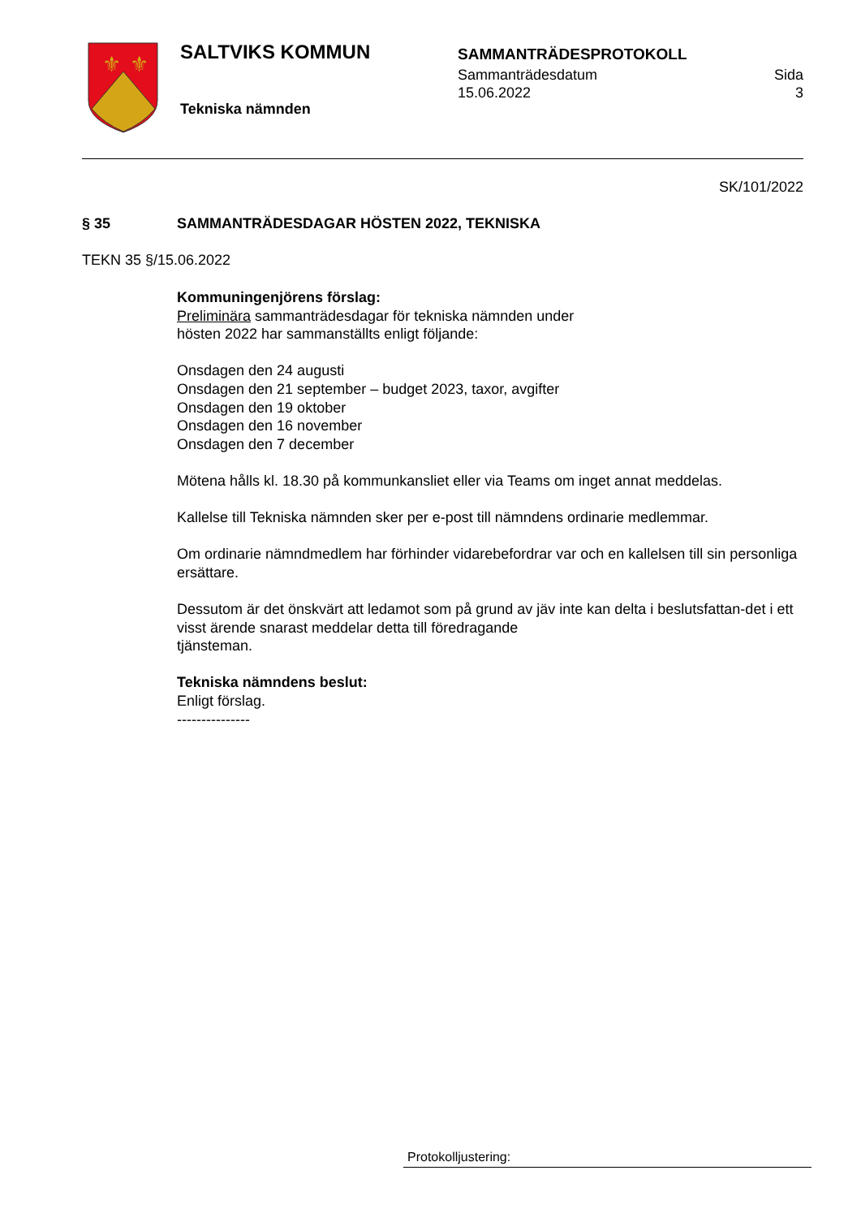⚜
⚜
SALTVIKS KOMMUN
Tekniska nämnden
SAMMANTRÄDESPROTOKOLL
Sammanträdesdatum
15.06.2022
Sida
3
SK/101/2022
§ 35 SAMMANTRÄDESDAGAR HÖSTEN 2022, TEKNISKA
TEKN 35 §/15.06.2022
Kommuningenjörens förslag:
Preliminära sammanträdesdagar för tekniska nämnden under
hösten 2022 har sammanställts enligt följande:
Onsdagen den 24 augusti
Onsdagen den 21 september – budget 2023, taxor, avgifter
Onsdagen den 19 oktober
Onsdagen den 16 november
Onsdagen den 7 december
Mötena hålls kl. 18.30 på kommunkansliet eller via Teams om inget annat meddelas.
Kallelse till Tekniska nämnden sker per e-post till nämndens ordinarie medlemmar.
Om ordinarie nämndmedlem har förhinder vidarebefordrar var och en kallelsen till sin personliga ersättare.
Dessutom är det önskvärt att ledamot som på grund av jäv inte kan delta i beslutsfattan-det i ett visst ärende snarast meddelar detta till föredragande
tjänsteman.
Tekniska nämndens beslut:
Enligt förslag.
---------------
Protokolljustering: